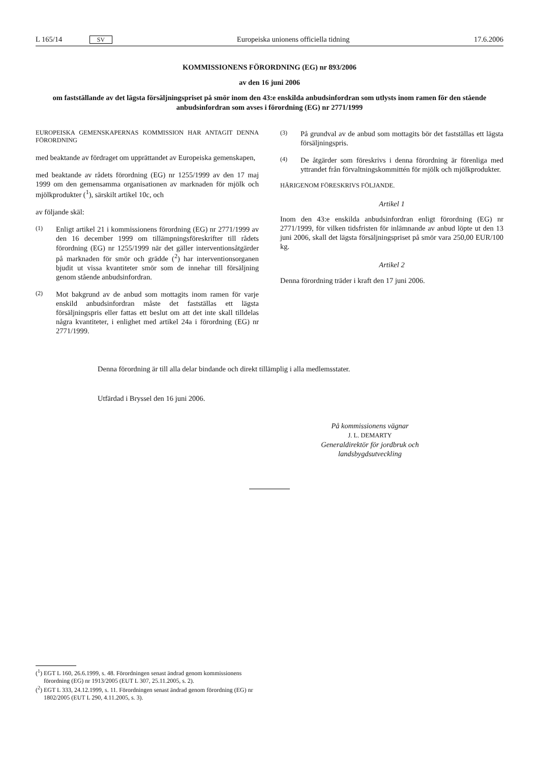L 165/14 SV Europeiska unionens officiella tidning 17.6.2006
KOMMISSIONENS FÖRORDNING (EG) nr 893/2006
av den 16 juni 2006
om fastställande av det lägsta försäljningspriset på smör inom den 43:e enskilda anbudsinfordran som utlysts inom ramen för den stående anbudsinfordran som avses i förordning (EG) nr 2771/1999
EUROPEISKA GEMENSKAPERNAS KOMMISSION HAR ANTAGIT DENNA FÖRORDNING
med beaktande av fördraget om upprättandet av Europeiska gemenskapen,
med beaktande av rådets förordning (EG) nr 1255/1999 av den 17 maj 1999 om den gemensamma organisationen av marknaden för mjölk och mjölkprodukter (<sup>1</sup>), särskilt artikel 10c, och
av följande skäl:
(1) Enligt artikel 21 i kommissionens förordning (EG) nr 2771/1999 av den 16 december 1999 om tillämpningsföreskrifter till rådets förordning (EG) nr 1255/1999 när det gäller interventionsåtgärder på marknaden för smör och grädde (<sup>2</sup>) har interventionsorganen bjudit ut vissa kvantiteter smör som de innehar till försäljning genom stående anbudsinfordran.
(2) Mot bakgrund av de anbud som mottagits inom ramen för varje enskild anbudsinfordran måste det fastställas ett lägsta försäljningspris eller fattas ett beslut om att det inte skall tilldelas några kvantiteter, i enlighet med artikel 24a i förordning (EG) nr 2771/1999.
(3) På grundval av de anbud som mottagits bör det fastställas ett lägsta försäljningspris.
(4) De åtgärder som föreskrivs i denna förordning är förenliga med yttrandet från förvaltningskommittén för mjölk och mjölkprodukter.
HÄRIGENOM FÖRESKRIVS FÖLJANDE.
Artikel 1
Inom den 43:e enskilda anbudsinfordran enligt förordning (EG) nr 2771/1999, för vilken tidsfristen för inlämnande av anbud löpte ut den 13 juni 2006, skall det lägsta försäljningspriset på smör vara 250,00 EUR/100 kg.
Artikel 2
Denna förordning träder i kraft den 17 juni 2006.
Denna förordning är till alla delar bindande och direkt tillämplig i alla medlemsstater.
Utfärdad i Bryssel den 16 juni 2006.
På kommissionens vägnar
J. L. DEMARTY
Generaldirektör för jordbruk och
landsbygdsutveckling
(<sup>1</sup>) EGT L 160, 26.6.1999, s. 48. Förordningen senast ändrad genom kommissionens förordning (EG) nr 1913/2005 (EUT L 307, 25.11.2005, s. 2).
(<sup>2</sup>) EGT L 333, 24.12.1999, s. 11. Förordningen senast ändrad genom förordning (EG) nr 1802/2005 (EUT L 290, 4.11.2005, s. 3).